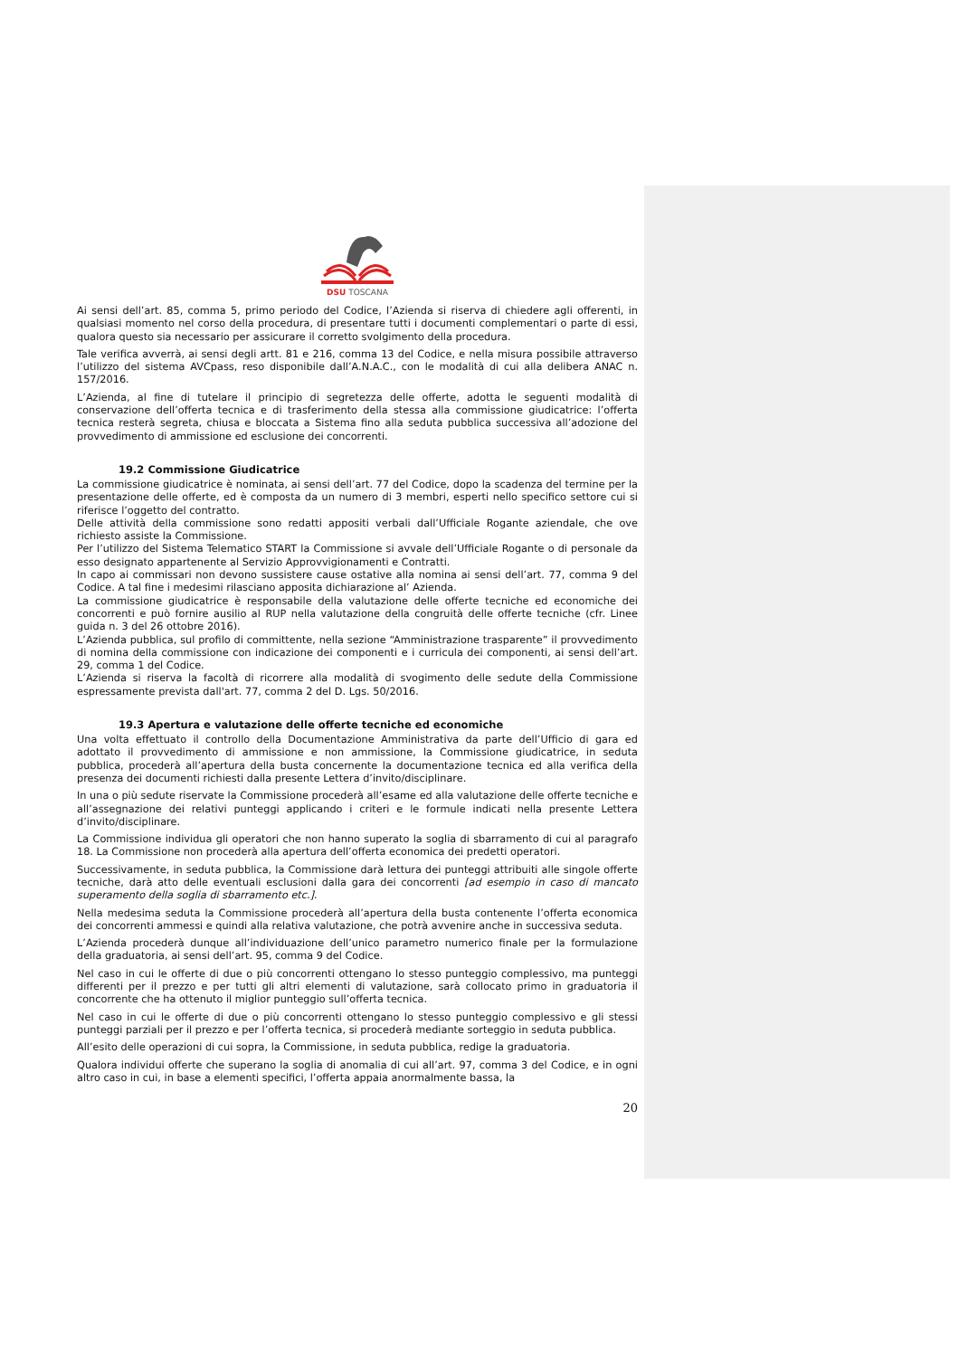DSU TOSCANA
Ai sensi dell’art. 85, comma 5, primo periodo del Codice, l’Azienda si riserva di chiedere agli offerenti, in qualsiasi momento nel corso della procedura, di presentare tutti i documenti complementari o parte di essi, qualora questo sia necessario per assicurare il corretto svolgimento della procedura.
Tale verifica avverrà, ai sensi degli artt. 81 e 216, comma 13 del Codice, e nella misura possibile attraverso l’utilizzo del sistema AVCpass, reso disponibile dall’A.N.A.C., con le modalità di cui alla delibera ANAC n. 157/2016.
L’Azienda, al fine di tutelare il principio di segretezza delle offerte, adotta le seguenti modalità di conservazione dell’offerta tecnica e di trasferimento della stessa alla commissione giudicatrice: l’offerta tecnica resterà segreta, chiusa e bloccata a Sistema fino alla seduta pubblica successiva all’adozione del provvedimento di ammissione ed esclusione dei concorrenti.
19.2 Commissione Giudicatrice
La commissione giudicatrice è nominata, ai sensi dell’art. 77 del Codice, dopo la scadenza del termine per la presentazione delle offerte, ed è composta da un numero di 3 membri, esperti nello specifico settore cui si riferisce l’oggetto del contratto.
Delle attività della commissione sono redatti appositi verbali dall’Ufficiale Rogante aziendale, che ove richiesto assiste la Commissione.
Per l’utilizzo del Sistema Telematico START la Commissione si avvale dell’Ufficiale Rogante o di personale da esso designato appartenente al Servizio Approvvigionamenti e Contratti.
In capo ai commissari non devono sussistere cause ostative alla nomina ai sensi dell’art. 77, comma 9 del Codice. A tal fine i medesimi rilasciano apposita dichiarazione al’ Azienda.
La commissione giudicatrice è responsabile della valutazione delle offerte tecniche ed economiche dei concorrenti e può fornire ausilio al RUP nella valutazione della congruità delle offerte tecniche (cfr. Linee guida n. 3 del 26 ottobre 2016).
L’Azienda pubblica, sul profilo di committente, nella sezione “Amministrazione trasparente” il provvedimento di nomina della commissione con indicazione dei componenti e i curricula dei componenti, ai sensi dell’art. 29, comma 1 del Codice.
L’Azienda si riserva la facoltà di ricorrere alla modalità di svogimento delle sedute della Commissione espressamente prevista dall'art. 77, comma 2 del D. Lgs. 50/2016.
19.3 Apertura e valutazione delle offerte tecniche ed economiche
Una volta effettuato il controllo della Documentazione Amministrativa da parte dell’Ufficio di gara ed adottato il provvedimento di ammissione e non ammissione, la Commissione giudicatrice, in seduta pubblica, procederà all’apertura della busta concernente la documentazione tecnica ed alla verifica della presenza dei documenti richiesti dalla presente Lettera d’invito/disciplinare.
In una o più sedute riservate la Commissione procederà all’esame ed alla valutazione delle offerte tecniche e all’assegnazione dei relativi punteggi applicando i criteri e le formule indicati nella presente Lettera d’invito/disciplinare.
La Commissione individua gli operatori che non hanno superato la soglia di sbarramento di cui al paragrafo 18. La Commissione non procederà alla apertura dell’offerta economica dei predetti operatori.
Successivamente, in seduta pubblica, la Commissione darà lettura dei punteggi attribuiti alle singole offerte tecniche, darà atto delle eventuali esclusioni dalla gara dei concorrenti [ad esempio in caso di mancato superamento della soglia di sbarramento etc.].
Nella medesima seduta la Commissione procederà all’apertura della busta contenente l’offerta economica dei concorrenti ammessi e quindi alla relativa valutazione, che potrà avvenire anche in successiva seduta.
L’Azienda procederà dunque all’individuazione dell’unico parametro numerico finale per la formulazione della graduatoria, ai sensi dell’art. 95, comma 9 del Codice.
Nel caso in cui le offerte di due o più concorrenti ottengano lo stesso punteggio complessivo, ma punteggi differenti per il prezzo e per tutti gli altri elementi di valutazione, sarà collocato primo in graduatoria il concorrente che ha ottenuto il miglior punteggio sull’offerta tecnica.
Nel caso in cui le offerte di due o più concorrenti ottengano lo stesso punteggio complessivo e gli stessi punteggi parziali per il prezzo e per l’offerta tecnica, si procederà mediante sorteggio in seduta pubblica.
All’esito delle operazioni di cui sopra, la Commissione, in seduta pubblica, redige la graduatoria.
Qualora individui offerte che superano la soglia di anomalia di cui all’art. 97, comma 3 del Codice, e in ogni altro caso in cui, in base a elementi specifici, l’offerta appaia anormalmente bassa, la
20